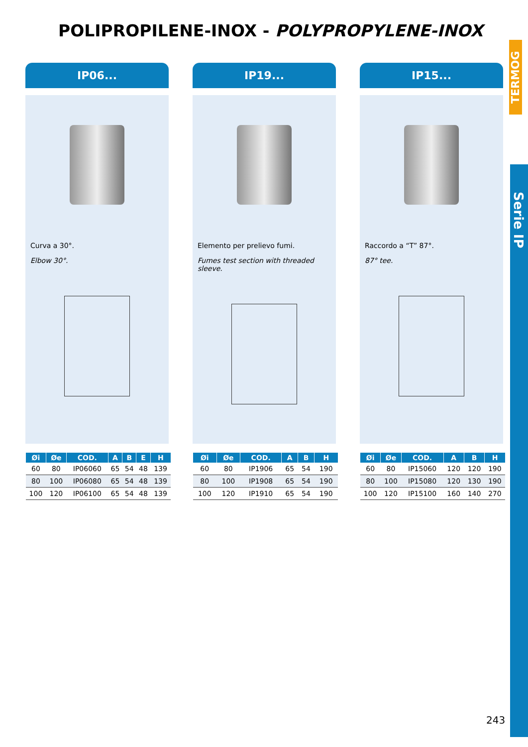POLIPROPILENE-INOX - POLYPROPYLENE-INOX
TERMOG
Serie IP
IP06...
Curva a 30°.
Elbow 30°.
| Øi | Øe | COD. | A | B | E | H |
| --- | --- | --- | --- | --- | --- | --- |
| 60 | 80 | IP06060 | 65 | 54 | 48 | 139 |
| 80 | 100 | IP06080 | 65 | 54 | 48 | 139 |
| 100 | 120 | IP06100 | 65 | 54 | 48 | 139 |
IP19...
Elemento per prelievo fumi.
Fumes test section with threaded sleeve.
| Øi | Øe | COD. | A | B | H |
| --- | --- | --- | --- | --- | --- |
| 60 | 80 | IP1906 | 65 | 54 | 190 |
| 80 | 100 | IP1908 | 65 | 54 | 190 |
| 100 | 120 | IP1910 | 65 | 54 | 190 |
IP15...
Raccordo a “T” 87°.
87° tee.
| Øi | Øe | COD. | A | B | H |
| --- | --- | --- | --- | --- | --- |
| 60 | 80 | IP15060 | 120 | 120 | 190 |
| 80 | 100 | IP15080 | 120 | 130 | 190 |
| 100 | 120 | IP15100 | 160 | 140 | 270 |
243